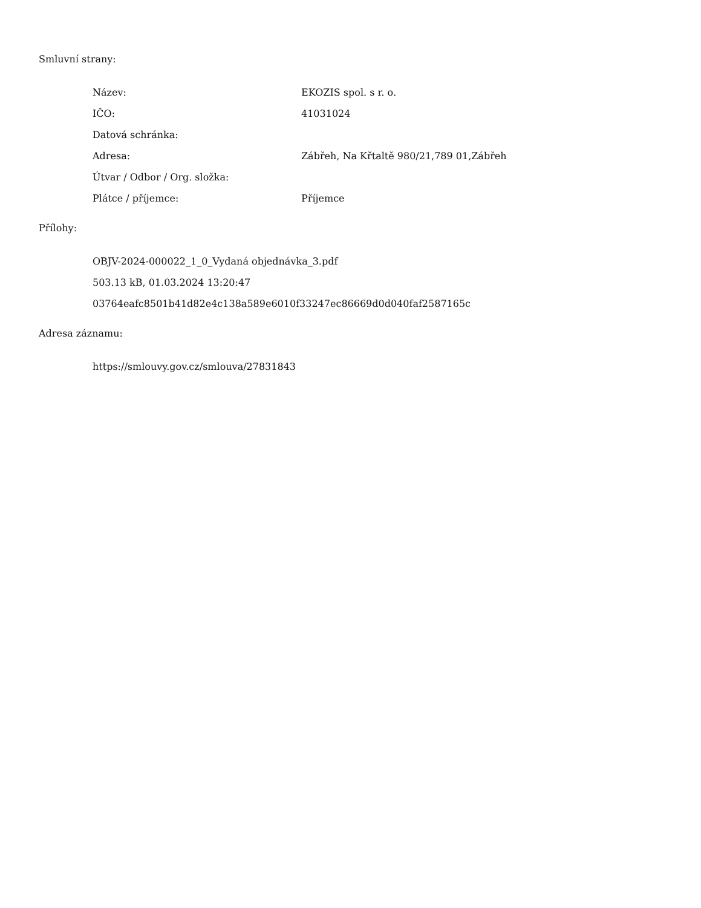Smluvní strany:
| Název: | EKOZIS spol. s r. o. |
| IČO: | 41031024 |
| Datová schránka: | |
| Adresa: | Zábřeh, Na Křtaltě 980/21,789 01,Zábřeh |
| Útvar / Odbor / Org. složka: | |
| Plátce / příjemce: | Příjemce |
Přílohy:
OBJV-2024-000022_1_0_Vydaná objednávka_3.pdf
503.13 kB, 01.03.2024 13:20:47
03764eafc8501b41d82e4c138a589e6010f33247ec86669d0d040faf2587165c
Adresa záznamu:
https://smlouvy.gov.cz/smlouva/27831843